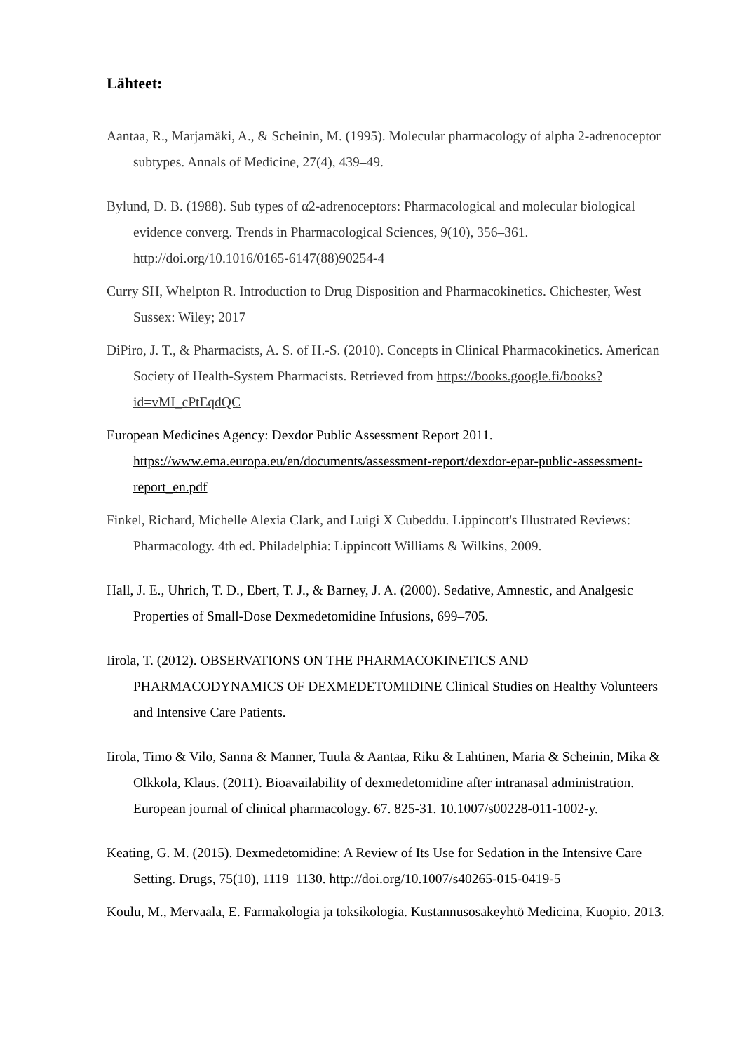Lähteet:
Aantaa, R., Marjamäki, A., & Scheinin, M. (1995). Molecular pharmacology of alpha 2-adrenoceptor subtypes. Annals of Medicine, 27(4), 439–49.
Bylund, D. B. (1988). Sub types of α2-adrenoceptors: Pharmacological and molecular biological evidence converg. Trends in Pharmacological Sciences, 9(10), 356–361. http://doi.org/10.1016/0165-6147(88)90254-4
Curry SH, Whelpton R. Introduction to Drug Disposition and Pharmacokinetics. Chichester, West Sussex: Wiley; 2017
DiPiro, J. T., & Pharmacists, A. S. of H.-S. (2010). Concepts in Clinical Pharmacokinetics. American Society of Health-System Pharmacists. Retrieved from https://books.google.fi/books?id=vMI_cPtEqdQC
European Medicines Agency: Dexdor Public Assessment Report 2011. https://www.ema.europa.eu/en/documents/assessment-report/dexdor-epar-public-assessment-report_en.pdf
Finkel, Richard, Michelle Alexia Clark, and Luigi X Cubeddu. Lippincott's Illustrated Reviews: Pharmacology. 4th ed. Philadelphia: Lippincott Williams & Wilkins, 2009.
Hall, J. E., Uhrich, T. D., Ebert, T. J., & Barney, J. A. (2000). Sedative, Amnestic, and Analgesic Properties of Small-Dose Dexmedetomidine Infusions, 699–705.
Iirola, T. (2012). OBSERVATIONS ON THE PHARMACOKINETICS AND PHARMACODYNAMICS OF DEXMEDETOMIDINE Clinical Studies on Healthy Volunteers and Intensive Care Patients.
Iirola, Timo & Vilo, Sanna & Manner, Tuula & Aantaa, Riku & Lahtinen, Maria & Scheinin, Mika & Olkkola, Klaus. (2011). Bioavailability of dexmedetomidine after intranasal administration. European journal of clinical pharmacology. 67. 825-31. 10.1007/s00228-011-1002-y.
Keating, G. M. (2015). Dexmedetomidine: A Review of Its Use for Sedation in the Intensive Care Setting. Drugs, 75(10), 1119–1130. http://doi.org/10.1007/s40265-015-0419-5
Koulu, M., Mervaala, E. Farmakologia ja toksikologia. Kustannusosakeyhtö Medicina, Kuopio. 2013.